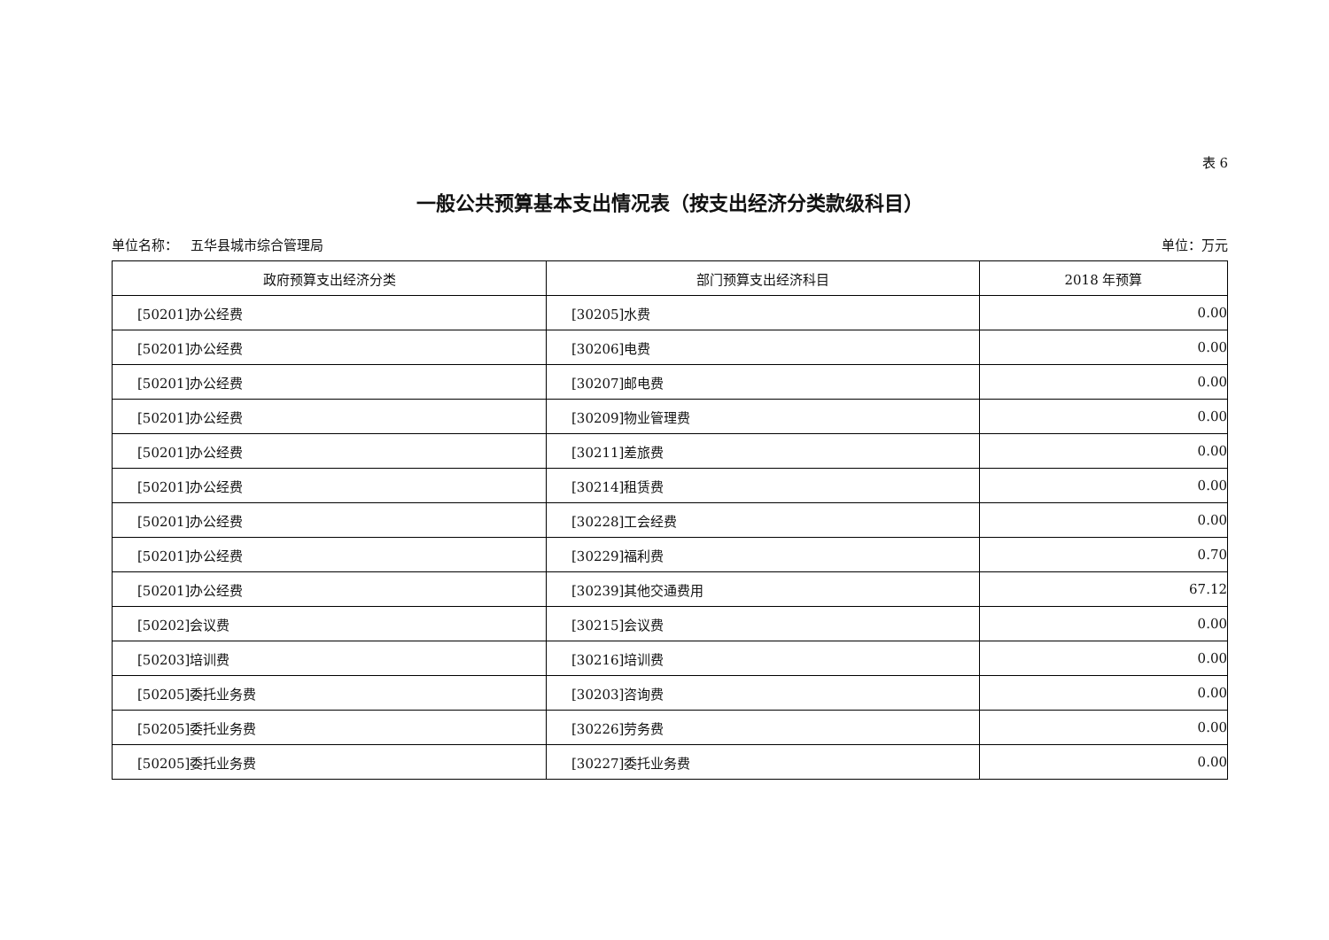表 6
一般公共预算基本支出情况表（按支出经济分类款级科目）
单位名称： 五华县城市综合管理局 单位：万元
| 政府预算支出经济分类 | 部门预算支出经济科目 | 2018 年预算 |
| --- | --- | --- |
| [50201]办公经费 | [30205]水费 | 0.00 |
| [50201]办公经费 | [30206]电费 | 0.00 |
| [50201]办公经费 | [30207]邮电费 | 0.00 |
| [50201]办公经费 | [30209]物业管理费 | 0.00 |
| [50201]办公经费 | [30211]差旅费 | 0.00 |
| [50201]办公经费 | [30214]租赁费 | 0.00 |
| [50201]办公经费 | [30228]工会经费 | 0.00 |
| [50201]办公经费 | [30229]福利费 | 0.70 |
| [50201]办公经费 | [30239]其他交通费用 | 67.12 |
| [50202]会议费 | [30215]会议费 | 0.00 |
| [50203]培训费 | [30216]培训费 | 0.00 |
| [50205]委托业务费 | [30203]咨询费 | 0.00 |
| [50205]委托业务费 | [30226]劳务费 | 0.00 |
| [50205]委托业务费 | [30227]委托业务费 | 0.00 |